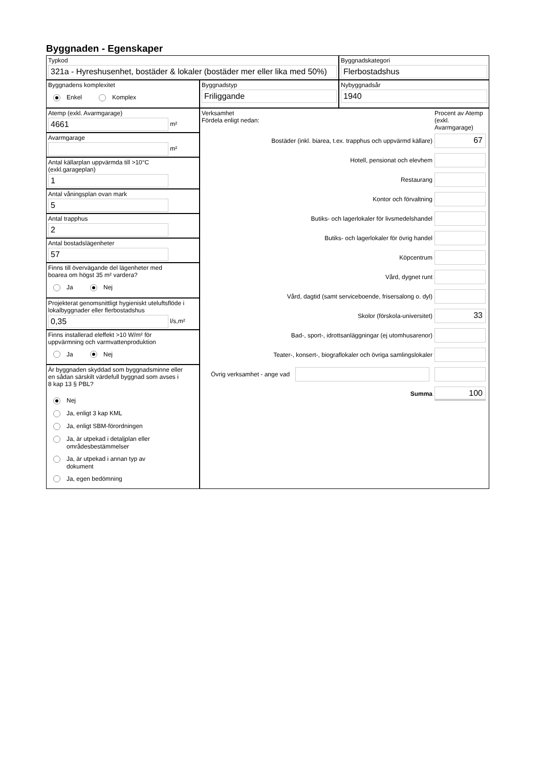Byggnaden - Egenskaper
Typkod
321a - Hyreshusenhet, bostäder & lokaler (bostäder mer eller lika med 50%)
Byggnadskategori
Flerbostadshus
Byggnadens komplexitet
Enkel Komplex
Byggnadstyp
Friliggande
Nybyggnadsår
1940
Atemp (exkl. Avarmgarage)
4661
m²
Avarmgarage
m²
Antal källarplan uppvärmda till >10°C
(exkl.garageplan)
1
Antal våningsplan ovan mark
5
Antal trapphus
2
Antal bostadslägenheter
57
Finns till övervägande del lägenheter med
boarea om högst 35 m² vardera?
Ja Nej
Projekterat genomsnittligt hygieniskt uteluftsflöde i
lokalbyggnader eller flerbostadshus
0,35
l/s,m²
Finns installerad eleffekt >10 W/m² för
uppvärmning och varmvattenproduktion
Ja Nej
Är byggnaden skyddad som byggnadsminne eller
en sådan särskilt värdefull byggnad som avses i
8 kap 13 § PBL?
Nej
Ja, enligt 3 kap KML
Ja, enligt SBM-förordningen
Ja, är utpekad i detaljplan eller
områdesbestämmelser
Ja, är utpekad i annan typ av
dokument
Ja, egen bedömning
Verksamhet
Fördela enligt nedan:
Procent av Atemp (exkl. Avarmgarage)
Bostäder (inkl. biarea, t.ex. trapphus och uppvärmd källare)
67
Hotell, pensionat och elevhem
Restaurang
Kontor och förvaltning
Butiks- och lagerlokaler för livsmedelshandel
Butiks- och lagerlokaler för övrig handel
Köpcentrum
Vård, dygnet runt
Vård, dagtid (samt serviceboende, frisersalong o. dyl)
Skolor (förskola-universitet)
33
Bad-, sport-, idrottsanläggningar (ej utomhusarenor)
Teater-, konsert-, biograflokaler och övriga samlingslokaler
Övrig verksamhet - ange vad
Summa
100